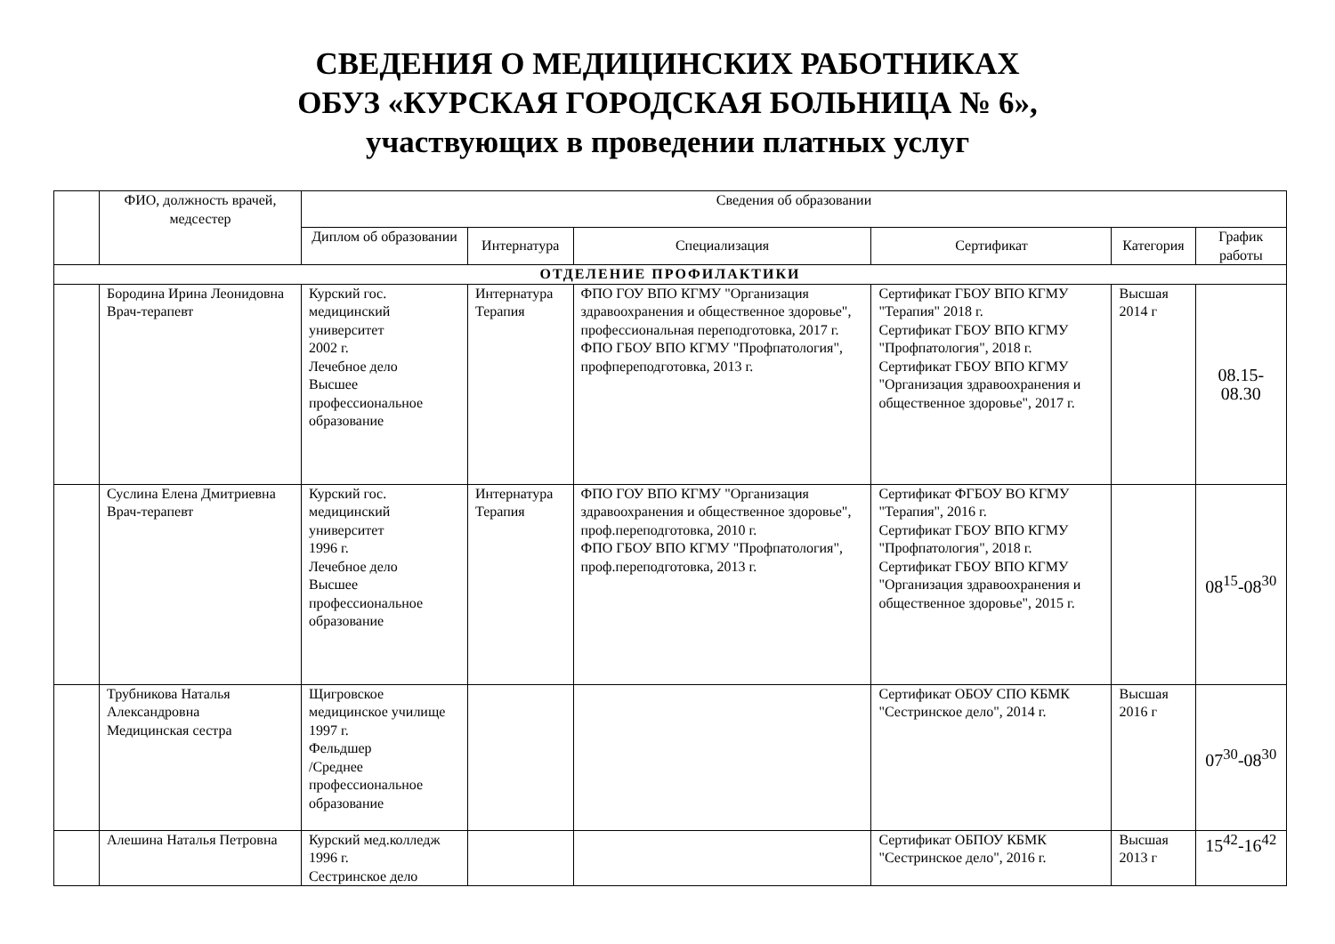СВЕДЕНИЯ О МЕДИЦИНСКИХ РАБОТНИКАХ
ОБУЗ «КУРСКАЯ ГОРОДСКАЯ БОЛЬНИЦА № 6»,
участвующих в проведении платных услуг
| | ФИО, должность врачей, медсестер | Сведения об образовании | | | | | |
| --- | --- | --- | --- | --- | --- | --- | --- |
| | | Диплом об образовании | Интернатура | Специализация | Сертификат | Категория | График работы |
| ОТДЕЛЕНИЕ ПРОФИЛАКТИКИ | | | | | | | |
| | Бородина Ирина Леонидовна Врач-терапевт | Курский гос. медицинский университет 2002 г. Лечебное дело Высшее профессиональное образование | Интернатура Терапия | ФПО ГОУ ВПО КГМУ "Организация здравоохранения и общественное здоровье", профессиональная переподготовка, 2017 г. ФПО ГБОУ ВПО КГМУ "Профпатология", профпереподготовка, 2013 г. | Сертификат ГБОУ ВПО КГМУ "Терапия" 2018 г. Сертификат ГБОУ ВПО КГМУ "Профпатология", 2018 г. Сертификат ГБОУ ВПО КГМУ "Организация здравоохранения и общественное здоровье", 2017 г. | Высшая 2014 г | 08.15-08.30 |
| | Суслина Елена Дмитриевна Врач-терапевт | Курский гос. медицинский университет 1996 г. Лечебное дело Высшее профессиональное образование | Интернатура Терапия | ФПО ГОУ ВПО КГМУ "Организация здравоохранения и общественное здоровье", проф.переподготовка, 2010 г. ФПО ГБОУ ВПО КГМУ "Профпатология", проф.переподготовка, 2013 г. | Сертификат ФГБОУ ВО КГМУ "Терапия", 2016 г. Сертификат ГБОУ ВПО КГМУ "Профпатология", 2018 г. Сертификат ГБОУ ВПО КГМУ "Организация здравоохранения и общественное здоровье", 2015 г. | | 08<sup>15</sup>-08<sup>30</sup> |
| | Трубникова Наталья Александровна Медицинская сестра | Щигровское медицинское училище 1997 г. Фельдшер /Среднее профессиональное образование | | | Сертификат ОБОУ СПО КБМК "Сестринское дело", 2014 г. | Высшая 2016 г | 07<sup>30</sup>-08<sup>30</sup> |
| | Алешина Наталья Петровна | Курский мед.колледж 1996 г. Сестринское дело | | | Сертификат ОБПОУ КБМК "Сестринское дело", 2016 г. | Высшая 2013 г | 15<sup>42</sup>-16<sup>42</sup> |